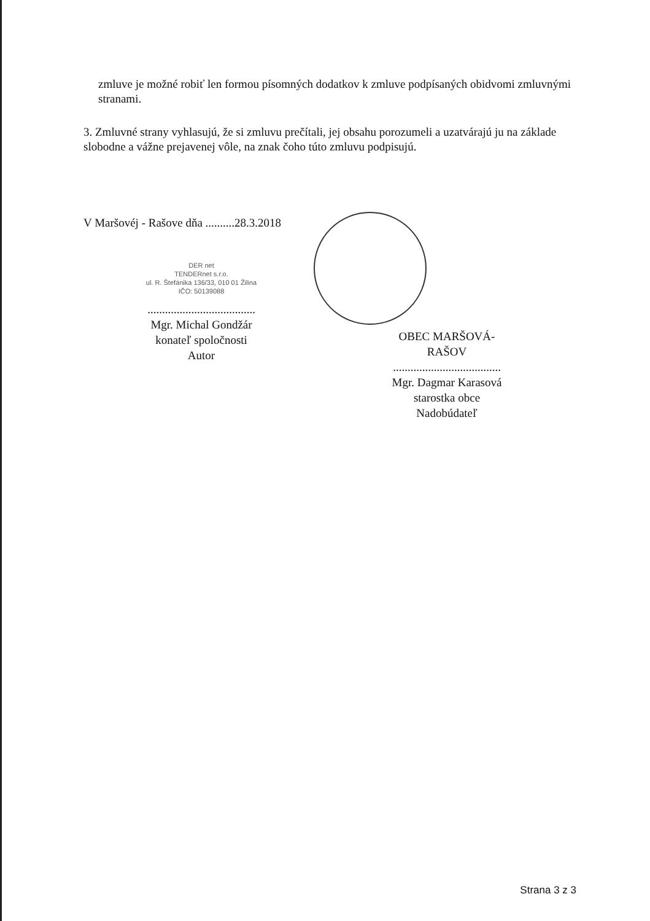zmluve je možné robiť len formou písomných dodatkov k zmluve podpísaných obidvomi zmluvnými stranami.
3. Zmluvné strany vyhlasujú, že si zmluvu prečítali, jej obsahu porozumeli a uzatvárajú ju na základe slobodne a vážne prejavenej vôle, na znak čoho túto zmluvu podpisujú.
V Maršovéj - Rašove dňa ..........28.3.2018
DER net
TENDERnet s.r.o.
ul. R. Štefánika 136/33, 010 01 Žilina
IČO: 50139088
.....................................
Mgr. Michal Gondžár
konateľ spoločnosti
Autor
OBEC MARŠOVÁ-RAŠOV
.....................................
Mgr. Dagmar Karasová
starostka obce
Nadobúdateľ
Strana 3 z 3